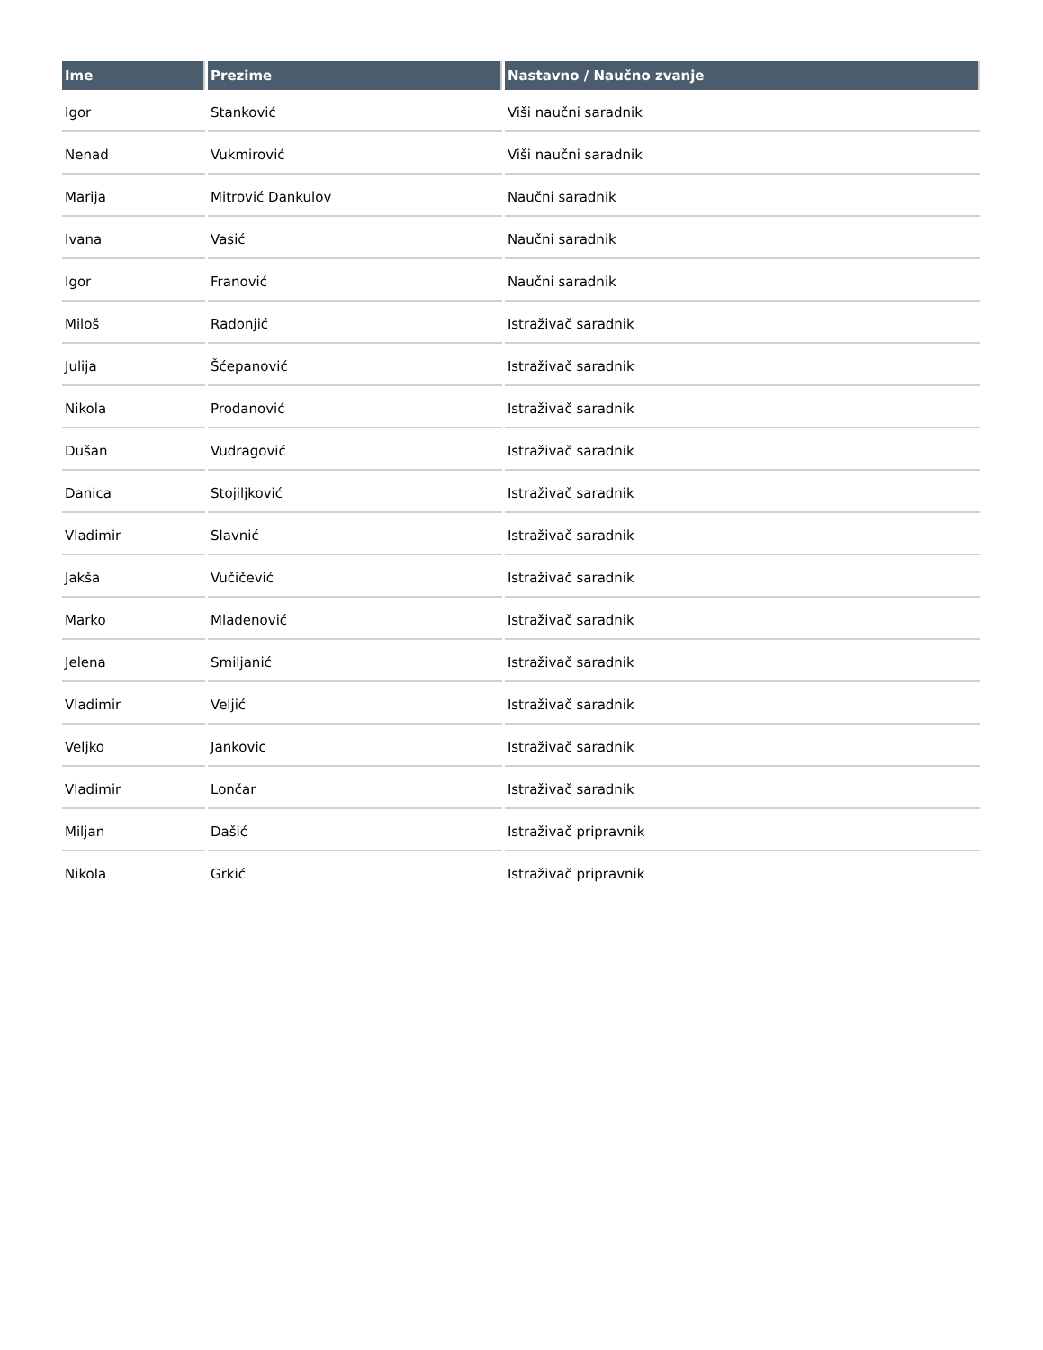| Ime | Prezime | Nastavno / Naučno zvanje |
| --- | --- | --- |
| Igor | Stanković | Viši naučni saradnik |
| Nenad | Vukmirović | Viši naučni saradnik |
| Marija | Mitrović Dankulov | Naučni saradnik |
| Ivana | Vasić | Naučni saradnik |
| Igor | Franović | Naučni saradnik |
| Miloš | Radonjić | Istraživač saradnik |
| Julija | Šćepanović | Istraživač saradnik |
| Nikola | Prodanović | Istraživač saradnik |
| Dušan | Vudragović | Istraživač saradnik |
| Danica | Stojiljković | Istraživač saradnik |
| Vladimir | Slavnić | Istraživač saradnik |
| Jakša | Vučičević | Istraživač saradnik |
| Marko | Mladenović | Istraživač saradnik |
| Jelena | Smiljanić | Istraživač saradnik |
| Vladimir | Veljić | Istraživač saradnik |
| Veljko | Jankovic | Istraživač saradnik |
| Vladimir | Lončar | Istraživač saradnik |
| Miljan | Dašić | Istraživač pripravnik |
| Nikola | Grkić | Istraživač pripravnik |